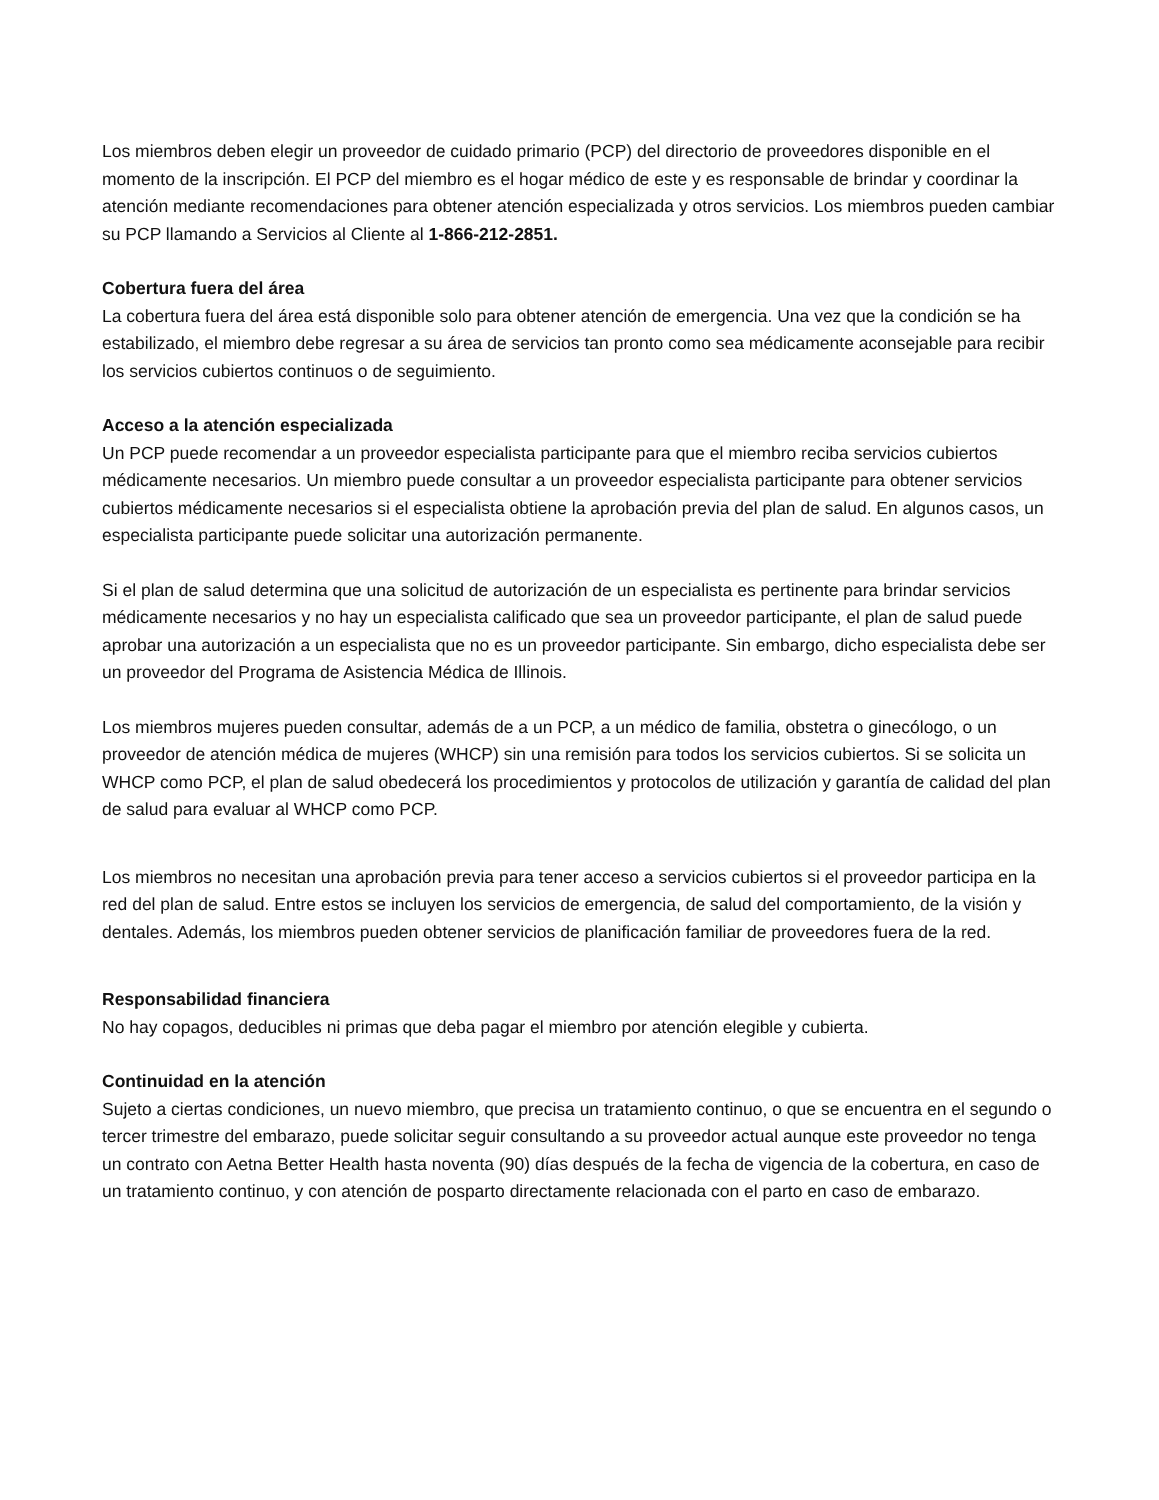Los miembros deben elegir un proveedor de cuidado primario (PCP) del directorio de proveedores disponible en el momento de la inscripción. El PCP del miembro es el hogar médico de este y es responsable de brindar y coordinar la atención mediante recomendaciones para obtener atención especializada y otros servicios. Los miembros pueden cambiar su PCP llamando a Servicios al Cliente al 1-866-212-2851.
Cobertura fuera del área
La cobertura fuera del área está disponible solo para obtener atención de emergencia. Una vez que la condición se ha estabilizado, el miembro debe regresar a su área de servicios tan pronto como sea médicamente aconsejable para recibir los servicios cubiertos continuos o de seguimiento.
Acceso a la atención especializada
Un PCP puede recomendar a un proveedor especialista participante para que el miembro reciba servicios cubiertos médicamente necesarios. Un miembro puede consultar a un proveedor especialista participante para obtener servicios cubiertos médicamente necesarios si el especialista obtiene la aprobación previa del plan de salud. En algunos casos, un especialista participante puede solicitar una autorización permanente.
Si el plan de salud determina que una solicitud de autorización de un especialista es pertinente para brindar servicios médicamente necesarios y no hay un especialista calificado que sea un proveedor participante, el plan de salud puede aprobar una autorización a un especialista que no es un proveedor participante. Sin embargo, dicho especialista debe ser un proveedor del Programa de Asistencia Médica de Illinois.
Los miembros mujeres pueden consultar, además de a un PCP, a un médico de familia, obstetra o ginecólogo, o un proveedor de atención médica de mujeres (WHCP) sin una remisión para todos los servicios cubiertos. Si se solicita un WHCP como PCP, el plan de salud obedecerá los procedimientos y protocolos de utilización y garantía de calidad del plan de salud para evaluar al WHCP como PCP.
Los miembros no necesitan una aprobación previa para tener acceso a servicios cubiertos si el proveedor participa en la red del plan de salud. Entre estos se incluyen los servicios de emergencia, de salud del comportamiento, de la visión y dentales. Además, los miembros pueden obtener servicios de planificación familiar de proveedores fuera de la red.
Responsabilidad financiera
No hay copagos, deducibles ni primas que deba pagar el miembro por atención elegible y cubierta.
Continuidad en la atención
Sujeto a ciertas condiciones, un nuevo miembro, que precisa un tratamiento continuo, o que se encuentra en el segundo o tercer trimestre del embarazo, puede solicitar seguir consultando a su proveedor actual aunque este proveedor no tenga un contrato con Aetna Better Health hasta noventa (90) días después de la fecha de vigencia de la cobertura, en caso de un tratamiento continuo, y con atención de posparto directamente relacionada con el parto en caso de embarazo.